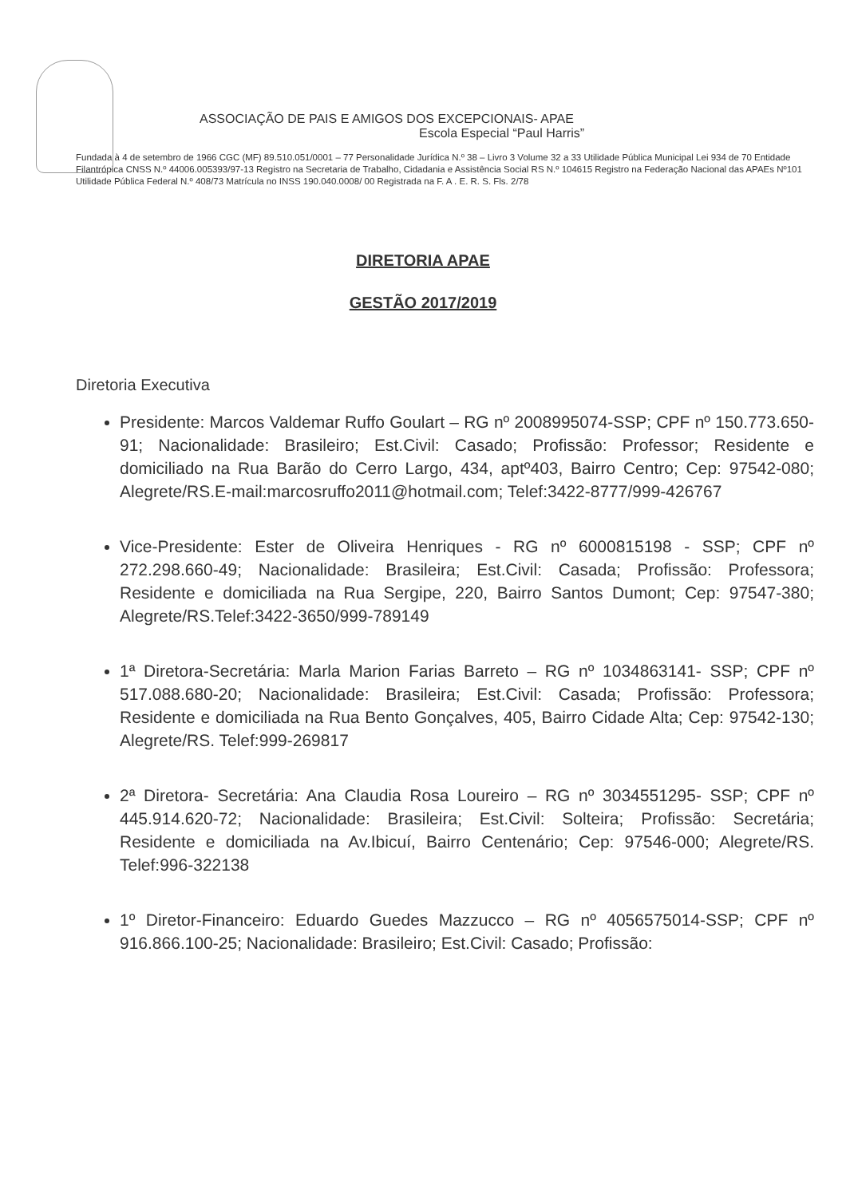ASSOCIAÇÃO DE PAIS E AMIGOS DOS EXCEPCIONAIS- APAE
Escola Especial “Paul Harris”
Fundada à 4 de setembro de 1966 CGC (MF) 89.510.051/0001 – 77 Personalidade Jurídica N.º 38 – Livro 3 Volume 32 a 33 Utilidade Pública Municipal Lei 934 de 70 Entidade Filantrópica CNSS N.º 44006.005393/97-13 Registro na Secretaria de Trabalho, Cidadania e Assistência Social RS N.º 104615 Registro na Federação Nacional das APAEs Nº101 Utilidade Pública Federal N.º 408/73 Matrícula no INSS 190.040.0008/ 00 Registrada na F. A . E. R. S. Fls. 2/78
DIRETORIA APAE
GESTÃO 2017/2019
Diretoria Executiva
Presidente: Marcos Valdemar Ruffo Goulart – RG nº 2008995074-SSP; CPF nº 150.773.650-91; Nacionalidade: Brasileiro; Est.Civil: Casado; Profissão: Professor; Residente e domiciliado na Rua Barão do Cerro Largo, 434, aptº403, Bairro Centro; Cep: 97542-080; Alegrete/RS.E-mail:marcosruffo2011@hotmail.com; Telef:3422-8777/999-426767
Vice-Presidente: Ester de Oliveira Henriques - RG nº 6000815198 - SSP; CPF nº 272.298.660-49; Nacionalidade: Brasileira; Est.Civil: Casada; Profissão: Professora; Residente e domiciliada na Rua Sergipe, 220, Bairro Santos Dumont; Cep: 97547-380; Alegrete/RS.Telef:3422-3650/999-789149
1ª Diretora-Secretária: Marla Marion Farias Barreto – RG nº 1034863141- SSP; CPF nº 517.088.680-20; Nacionalidade: Brasileira; Est.Civil: Casada; Profissão: Professora; Residente e domiciliada na Rua Bento Gonçalves, 405, Bairro Cidade Alta; Cep: 97542-130; Alegrete/RS. Telef:999-269817
2ª Diretora- Secretária: Ana Claudia Rosa Loureiro – RG nº 3034551295- SSP; CPF nº 445.914.620-72; Nacionalidade: Brasileira; Est.Civil: Solteira; Profissão: Secretária; Residente e domiciliada na Av.Ibicuí, Bairro Centenário; Cep: 97546-000; Alegrete/RS. Telef:996-322138
1º Diretor-Financeiro: Eduardo Guedes Mazzucco – RG nº 4056575014-SSP; CPF nº 916.866.100-25; Nacionalidade: Brasileiro; Est.Civil: Casado; Profissão: